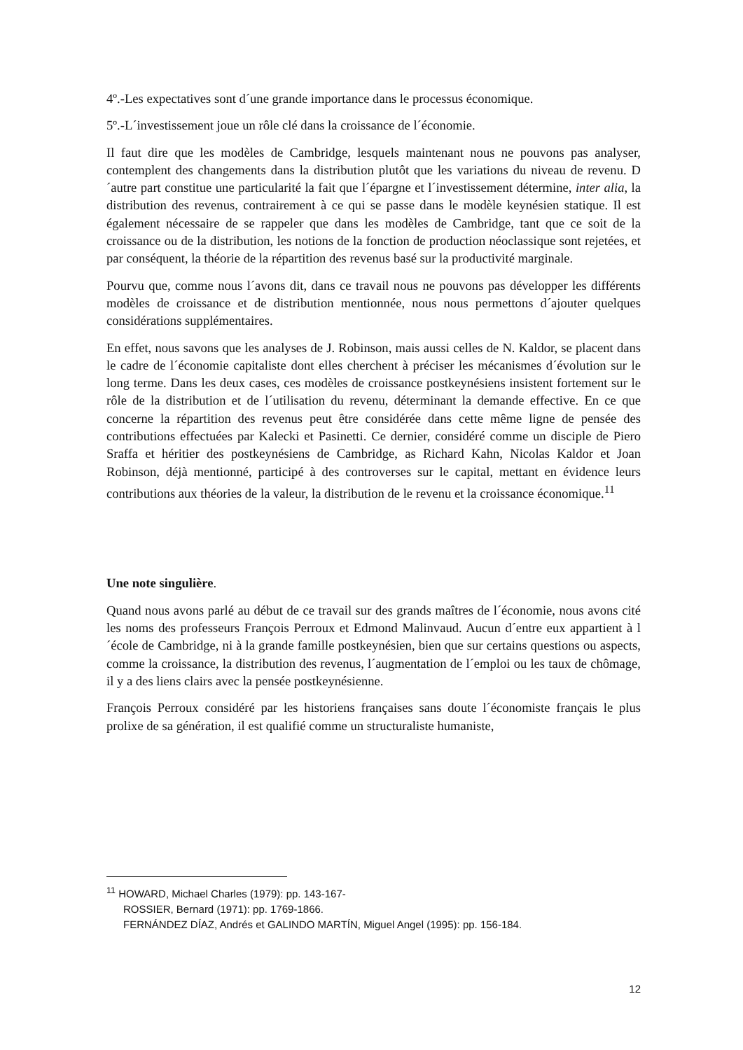4º.-Les expectatives sont d´une grande importance dans le processus économique.
5º.-L´investissement joue un rôle clé dans la croissance de l´économie.
Il faut dire que les modèles de Cambridge, lesquels maintenant nous ne pouvons pas analyser, contemplent des changements dans la distribution plutôt que les variations du niveau de revenu. D´autre part constitue une particularité la fait que l´épargne et l´investissement détermine, inter alia, la distribution des revenus, contrairement à ce qui se passe dans le modèle keynésien statique. Il est également nécessaire de se rappeler que dans les modèles de Cambridge, tant que ce soit de la croissance ou de la distribution, les notions de la fonction de production néoclassique sont rejetées, et par conséquent, la théorie de la répartition des revenus basé sur la productivité marginale.
Pourvu que, comme nous l´avons dit, dans ce travail nous ne pouvons pas développer les différents modèles de croissance et de distribution mentionnée, nous nous permettons d´ajouter quelques considérations supplémentaires.
En effet, nous savons que les analyses de J. Robinson, mais aussi celles de N. Kaldor, se placent dans le cadre de l´économie capitaliste dont elles cherchent à préciser les mécanismes d´évolution sur le long terme. Dans les deux cases, ces modèles de croissance postkeynésiens insistent fortement sur le rôle de la distribution et de l´utilisation du revenu, déterminant la demande effective. En ce que concerne la répartition des revenus peut être considérée dans cette même ligne de pensée des contributions effectuées par Kalecki et Pasinetti. Ce dernier, considéré comme un disciple de Piero Sraffa et héritier des postkeynésiens de Cambridge, as Richard Kahn, Nicolas Kaldor et Joan Robinson, déjà mentionné, participé à des controverses sur le capital, mettant en évidence leurs contributions aux théories de la valeur, la distribution de le revenu et la croissance économique.<sup>11</sup>
Une note singulière.
Quand nous avons parlé au début de ce travail sur des grands maîtres de l´économie, nous avons cité les noms des professeurs François Perroux et Edmond Malinvaud. Aucun d´entre eux appartient à l´école de Cambridge, ni à la grande famille postkeynésien, bien que sur certains questions ou aspects, comme la croissance, la distribution des revenus, l´augmentation de l´emploi ou les taux de chômage, il y a des liens clairs avec la pensée postkeynésienne.
François Perroux considéré par les historiens françaises sans doute l´économiste français le plus prolixe de sa génération, il est qualifié comme un structuraliste humaniste,
<sup>11</sup> HOWARD, Michael Charles (1979): pp. 143-167-
ROSSIER, Bernard (1971): pp. 1769-1866.
FERNÁNDEZ DÍAZ, Andrés et GALINDO MARTÍN, Miguel Angel (1995): pp. 156-184.
12